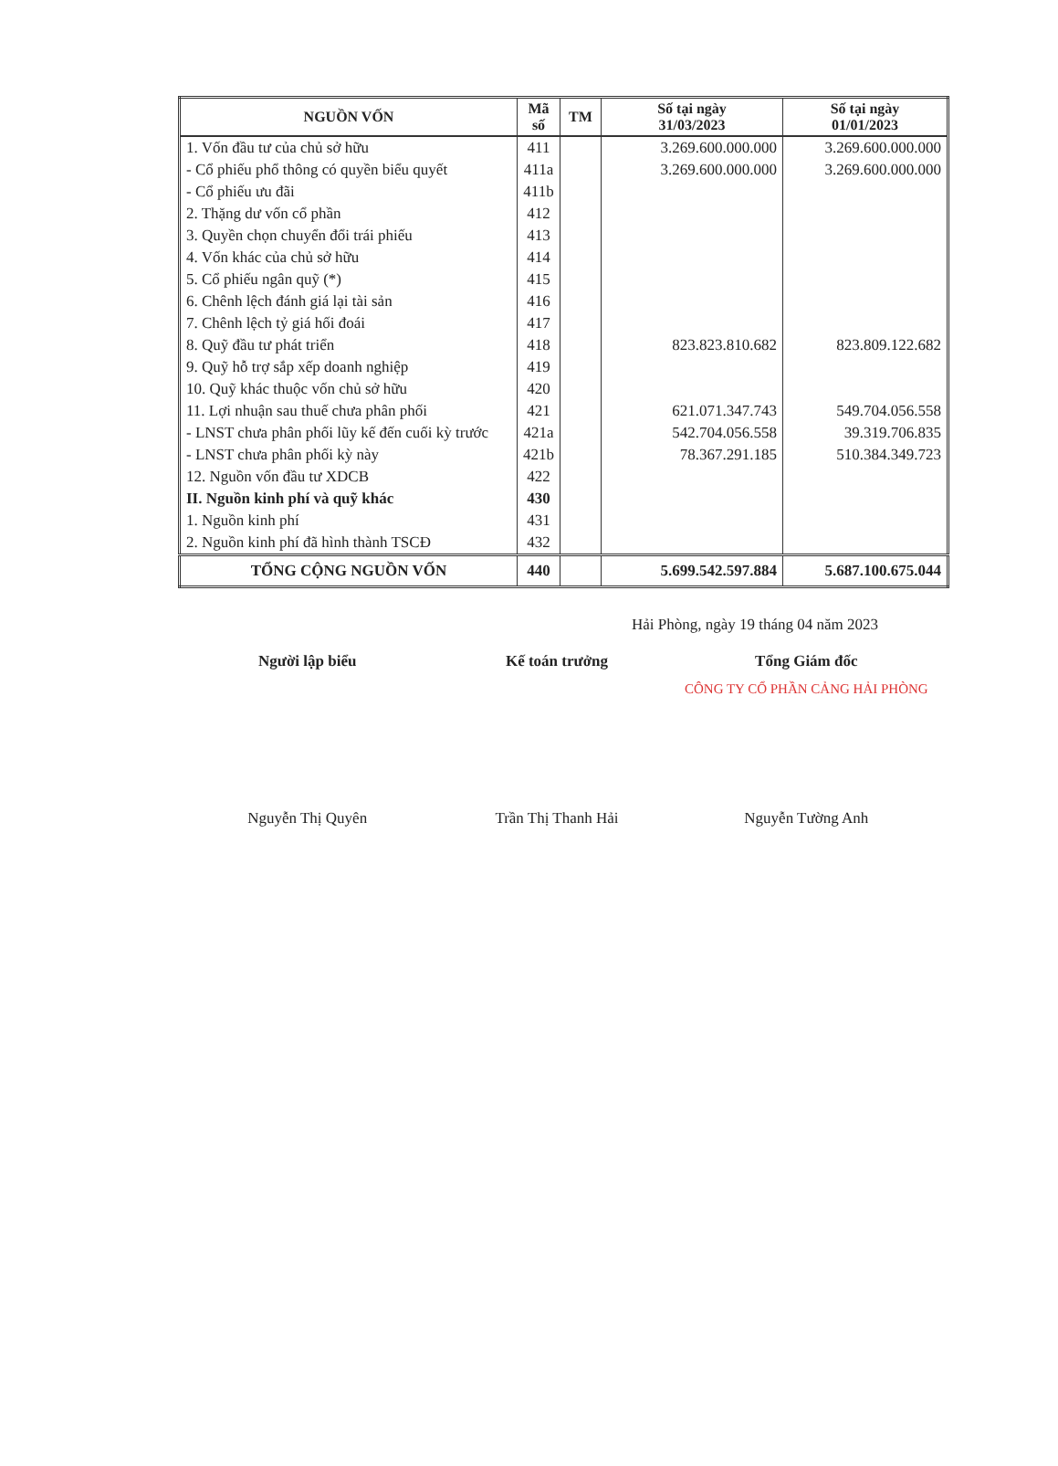| NGUỒN VỐN | Mã số | TM | Số tại ngày 31/03/2023 | Số tại ngày 01/01/2023 |
| --- | --- | --- | --- | --- |
| 1. Vốn đầu tư của chủ sở hữu | 411 | | 3.269.600.000.000 | 3.269.600.000.000 |
| - Cổ phiếu phổ thông có quyền biểu quyết | 411a | | 3.269.600.000.000 | 3.269.600.000.000 |
| - Cổ phiếu ưu đãi | 411b | | | |
| 2. Thặng dư vốn cổ phần | 412 | | | |
| 3. Quyền chọn chuyển đổi trái phiếu | 413 | | | |
| 4. Vốn khác của chủ sở hữu | 414 | | | |
| 5. Cổ phiếu ngân quỹ (*) | 415 | | | |
| 6. Chênh lệch đánh giá lại tài sản | 416 | | | |
| 7. Chênh lệch tỷ giá hối đoái | 417 | | | |
| 8. Quỹ đầu tư phát triển | 418 | | 823.823.810.682 | 823.809.122.682 |
| 9. Quỹ hỗ trợ sắp xếp doanh nghiệp | 419 | | | |
| 10. Quỹ khác thuộc vốn chủ sở hữu | 420 | | | |
| 11. Lợi nhuận sau thuế chưa phân phối | 421 | | 621.071.347.743 | 549.704.056.558 |
| - LNST chưa phân phối lũy kế đến cuối kỳ trước | 421a | | 542.704.056.558 | 39.319.706.835 |
| - LNST chưa phân phối kỳ này | 421b | | 78.367.291.185 | 510.384.349.723 |
| 12. Nguồn vốn đầu tư XDCB | 422 | | | |
| II. Nguồn kinh phí và quỹ khác | 430 | | | |
| 1. Nguồn kinh phí | 431 | | | |
| 2. Nguồn kinh phí đã hình thành TSCĐ | 432 | | | |
| TỔNG CỘNG NGUỒN VỐN | 440 | | 5.699.542.597.884 | 5.687.100.675.044 |
Hải Phòng, ngày 19 tháng 04 năm 2023
Người lập biểu Kế toán trưởng Tổng Giám đốc
CÔNG TY CỔ PHẦN CẢNG HẢI PHÒNG
Nguyễn Thị Quyên Trần Thị Thanh Hải Nguyễn Tường Anh